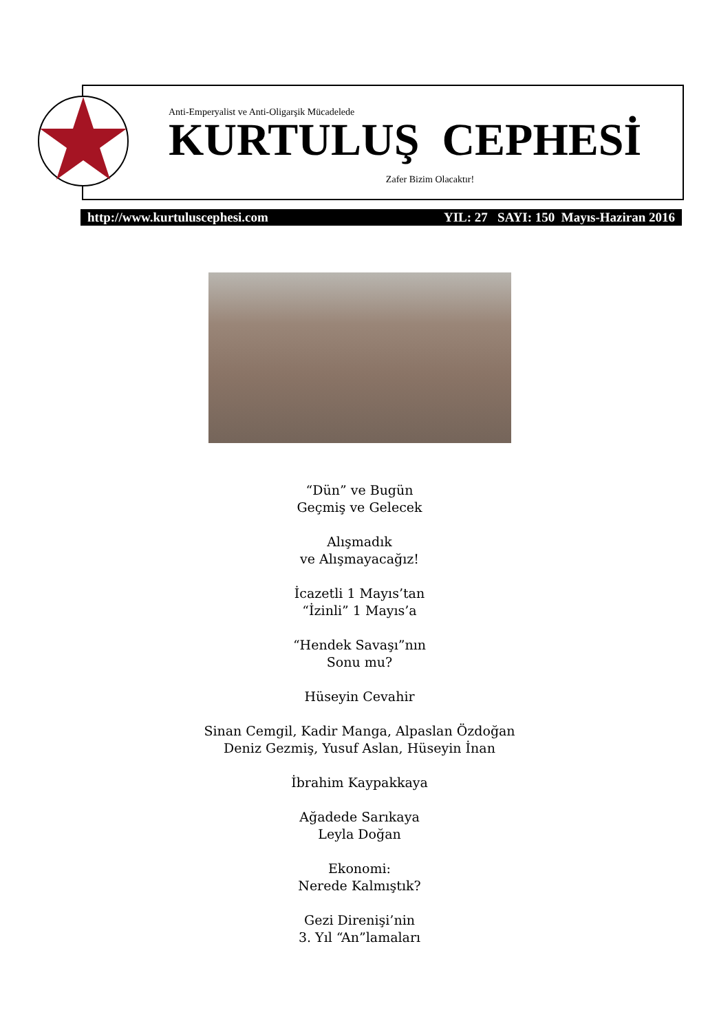Anti-Emperyalist ve Anti-Oligarşik Mücadelede
KURTULUŞ CEPHESİ
Zafer Bizim Olacaktır!
http://www.kurtuluscephesi.com YIL: 27 SAYI: 150 Mayıs-Haziran 2016
“Dün” ve Bugün
Geçmiş ve Gelecek
Alışmadık
ve Alışmayacağız!
İcazetli 1 Mayıs’tan
“İzinli” 1 Mayıs’a
“Hendek Savaşı”nın
Sonu mu?
Hüseyin Cevahir
Sinan Cemgil, Kadir Manga, Alpaslan Özdoğan
Deniz Gezmiş, Yusuf Aslan, Hüseyin İnan
İbrahim Kaypakkaya
Ağadede Sarıkaya
Leyla Doğan
Ekonomi:
Nerede Kalmıştık?
Gezi Direnişi’nin
3. Yıl “An”lamaları